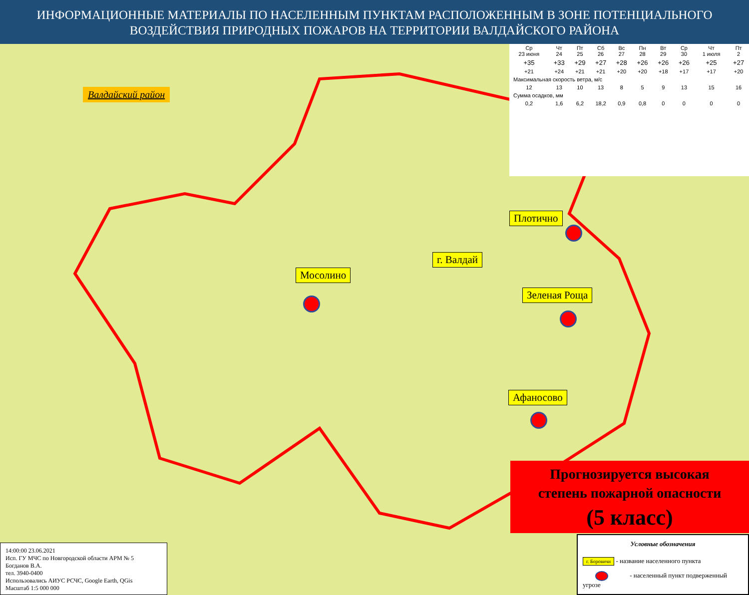ИНФОРМАЦИОННЫЕ МАТЕРИАЛЫ ПО НАСЕЛЕННЫМ ПУНКТАМ РАСПОЛОЖЕННЫМ В ЗОНЕ ПОТЕНЦИАЛЬНОГО
ВОЗДЕЙСТВИЯ ПРИРОДНЫХ ПОЖАРОВ НА ТЕРРИТОРИИ ВАЛДАЙСКОГО РАЙОНА
Валдайский район
| Ср 23 июня | Чт 24 | Пт 25 | Сб 26 | Вс 27 | Пн 28 | Вт 29 | Ср 30 | Чт 1 июля | Пт 2 |
| --- | --- | --- | --- | --- | --- | --- | --- | --- | --- |
| +35 | +33 | +29 | +27 | +28 | +26 | +26 | +26 | +25 | +27 |
| +21 | +24 | +21 | +21 | +20 | +20 | +18 | +17 | +17 | +20 |
| Максимальная скорость ветра, м/с | | | | | | | | | |
| 12 | 13 | 10 | 13 | 8 | 5 | 9 | 13 | 15 | 16 |
| Сумма осадков, мм | | | | | | | | | |
| 0,2 | 1,6 | 6,2 | 18,2 | 0,9 | 0,8 | 0 | 0 | 0 | 0 |
Плотично
г. Валдай
Мосолино
Зеленая Роща
Афаносово
Прогнозируется высокая
степень пожарной опасности
(5 класс)
14:00:00 23.06.2021
Исп. ГУ МЧС по Новгородской области АРМ № 5
Богданов В.А.
тел. 3940-0400
Использовались АИУС РСЧС, Google Earth, QGis
Масштаб 1:5 000 000
Условные обозначения
г. Боровичи - название населенного пункта
- населенный пункт подверженный угрозе